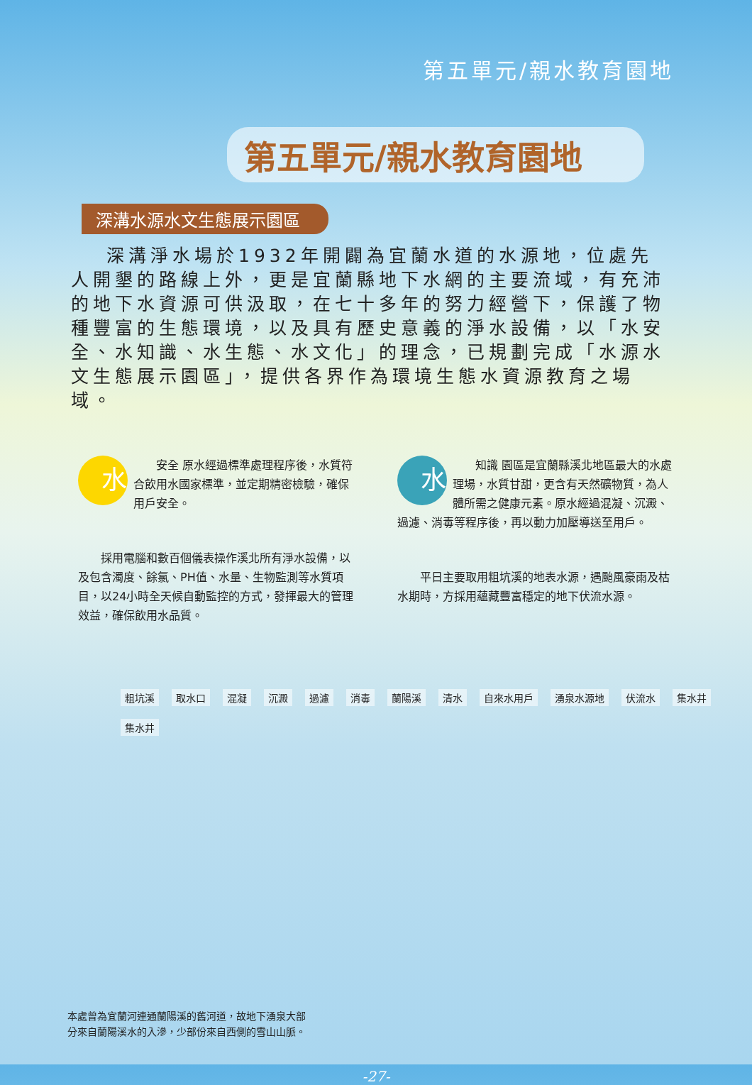第五單元/親水教育園地
第五單元/親水教育園地
深溝水源水文生態展示園區
深溝淨水場於1932年開闢為宜蘭水道的水源地，位處先人開墾的路線上外，更是宜蘭縣地下水網的主要流域，有充沛的地下水資源可供汲取，在七十多年的努力經營下，保護了物種豐富的生態環境，以及具有歷史意義的淨水設備，以「水安全、水知識、水生態、水文化」的理念，已規劃完成「水源水文生態展示園區」，提供各界作為環境生態水資源教育之場域。
水安全 原水經過標準處理程序後，水質符合飲用水國家標準，並定期精密檢驗，確保用戶安全。
採用電腦和數百個儀表操作溪北所有淨水設備，以及包含濁度、餘氯、PH值、水量、生物監測等水質項目，以24小時全天候自動監控的方式，發揮最大的管理效益，確保飲用水品質。
水知識 園區是宜蘭縣溪北地區最大的水處理場，水質甘甜，更含有天然礦物質，為人體所需之健康元素。原水經過混凝、沉澱、過濾、消毒等程序後，再以動力加壓導送至用戶。
平日主要取用粗坑溪的地表水源，遇颱風豪雨及枯水期時，方採用蘊藏豐富穩定的地下伏流水源。
粗坑溪 取水口 混凝 沉澱 過濾 消毒 蘭陽溪 清水 自來水用戶 湧泉水源地 伏流水 集水井 集水井
本處曾為宜蘭河連通蘭陽溪的舊河道，故地下湧泉大部
分來自蘭陽溪水的入滲，少部份來自西側的雪山山脈。
-27-